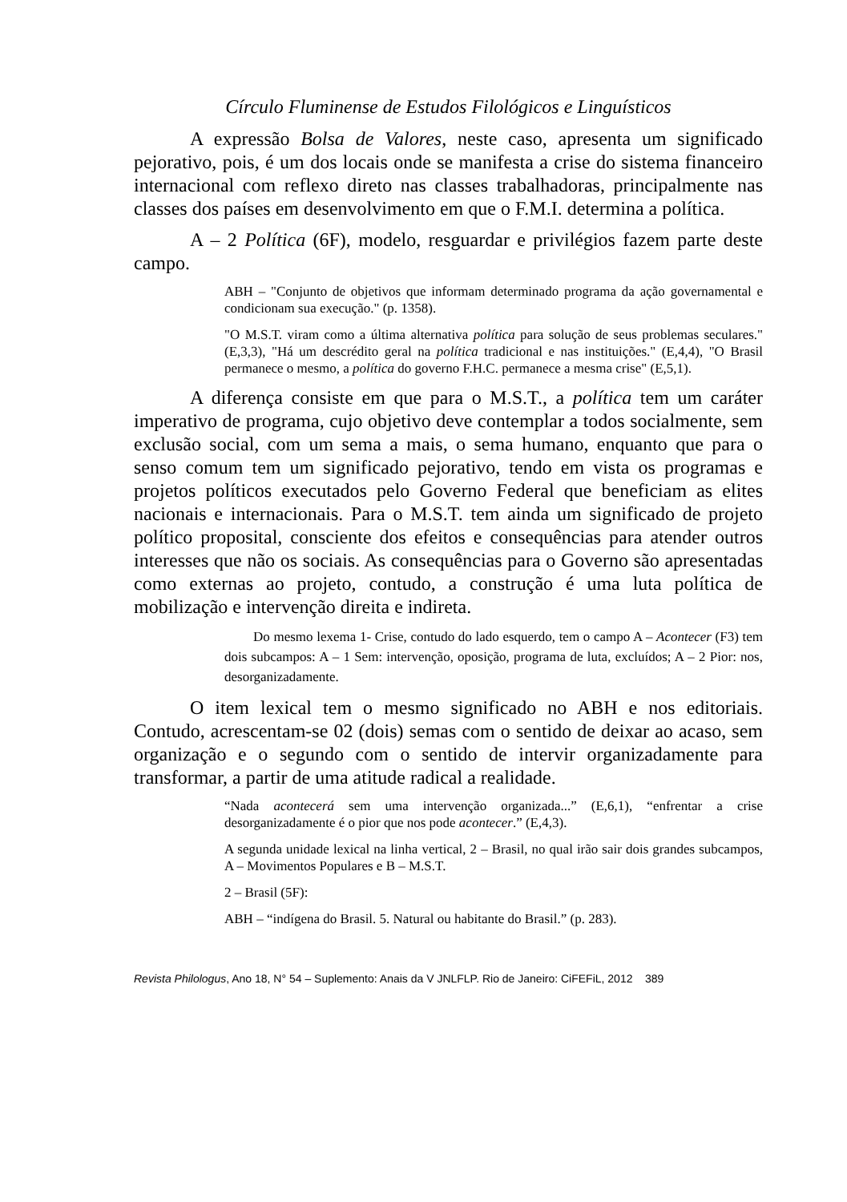Círculo Fluminense de Estudos Filológicos e Linguísticos
A expressão Bolsa de Valores, neste caso, apresenta um significado pejorativo, pois, é um dos locais onde se manifesta a crise do sistema financeiro internacional com reflexo direto nas classes trabalhadoras, principalmente nas classes dos países em desenvolvimento em que o F.M.I. determina a política.
A – 2 Política (6F), modelo, resguardar e privilégios fazem parte deste campo.
ABH – "Conjunto de objetivos que informam determinado programa da ação governamental e condicionam sua execução." (p. 1358).
"O M.S.T. viram como a última alternativa política para solução de seus problemas seculares." (E,3,3), "Há um descrédito geral na política tradicional e nas instituições." (E,4,4), "O Brasil permanece o mesmo, a política do governo F.H.C. permanece a mesma crise" (E,5,1).
A diferença consiste em que para o M.S.T., a política tem um caráter imperativo de programa, cujo objetivo deve contemplar a todos socialmente, sem exclusão social, com um sema a mais, o sema humano, enquanto que para o senso comum tem um significado pejorativo, tendo em vista os programas e projetos políticos executados pelo Governo Federal que beneficiam as elites nacionais e internacionais. Para o M.S.T. tem ainda um significado de projeto político proposital, consciente dos efeitos e consequências para atender outros interesses que não os sociais. As consequências para o Governo são apresentadas como externas ao projeto, contudo, a construção é uma luta política de mobilização e intervenção direita e indireta.
Do mesmo lexema 1- Crise, contudo do lado esquerdo, tem o campo A – Acontecer (F3) tem dois subcampos: A – 1 Sem: intervenção, oposição, programa de luta, excluídos; A – 2 Pior: nos, desorganizadamente.
O item lexical tem o mesmo significado no ABH e nos editoriais. Contudo, acrescentam-se 02 (dois) semas com o sentido de deixar ao acaso, sem organização e o segundo com o sentido de intervir organizadamente para transformar, a partir de uma atitude radical a realidade.
“Nada acontecerá sem uma intervenção organizada...” (E,6,1), “enfrentar a crise desorganizadamente é o pior que nos pode acontecer.” (E,4,3).
A segunda unidade lexical na linha vertical, 2 – Brasil, no qual irão sair dois grandes subcampos, A – Movimentos Populares e B – M.S.T.
2 – Brasil (5F):
ABH – “indígena do Brasil. 5. Natural ou habitante do Brasil.” (p. 283).
Revista Philologus, Ano 18, N° 54 – Suplemento: Anais da V JNLFLP. Rio de Janeiro: CiFEFiL, 2012 389